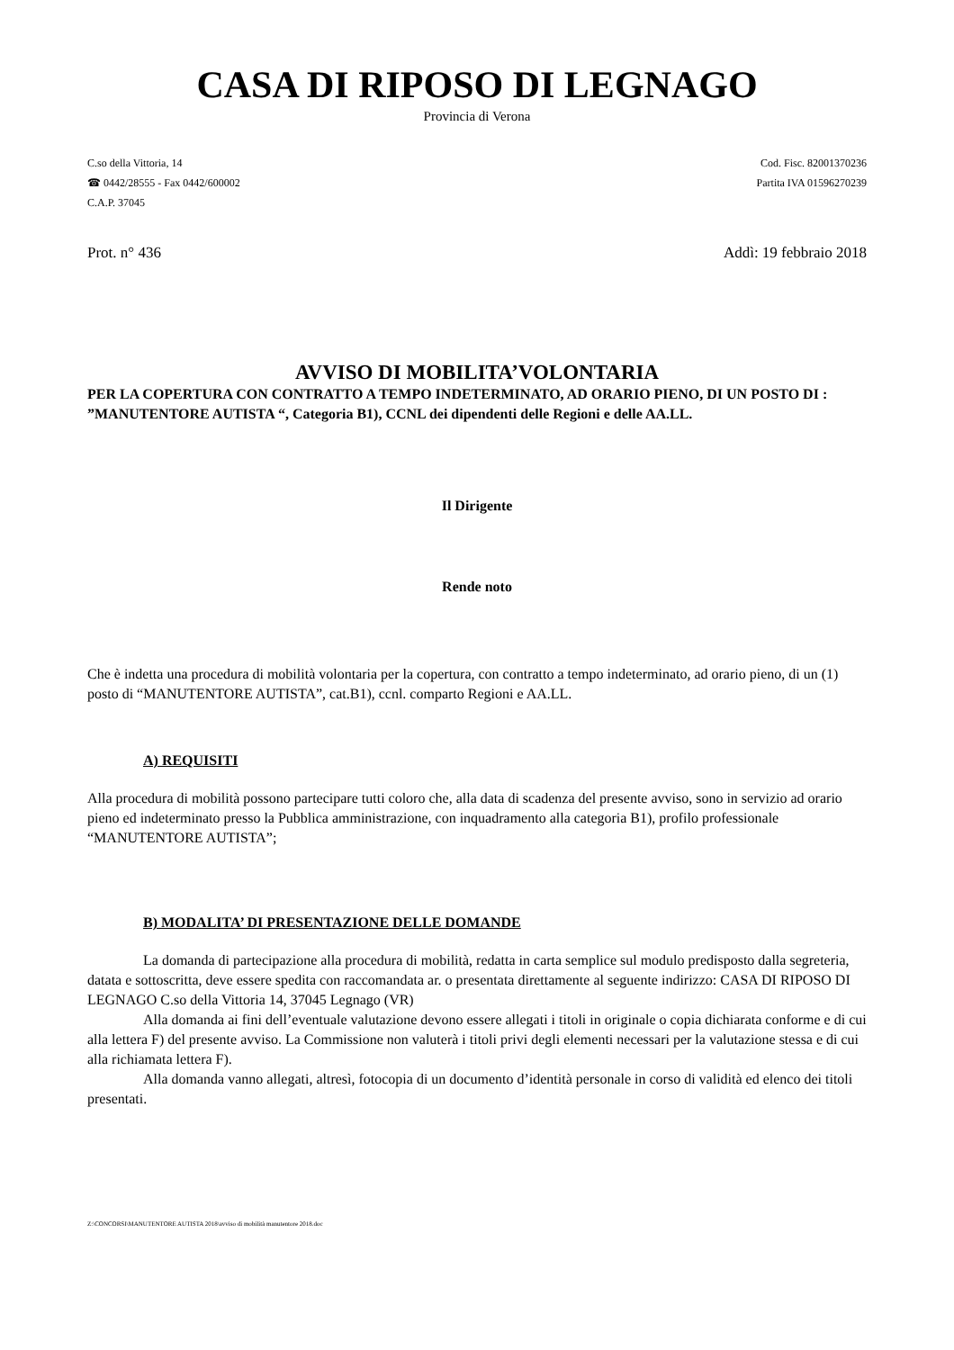CASA DI RIPOSO DI LEGNAGO
Provincia di Verona
C.so della Vittoria, 14 Cod. Fisc. 82001370236
☎ 0442/28555 - Fax 0442/600002 Partita IVA 01596270239
C.A.P. 37045
Prot. n° 436 Addì: 19 febbraio 2018
AVVISO DI MOBILITA’VOLONTARIA
PER LA COPERTURA CON CONTRATTO A TEMPO INDETERMINATO, AD ORARIO PIENO, DI UN POSTO DI : ”MANUTENTORE AUTISTA “, Categoria B1), CCNL dei dipendenti delle Regioni e delle AA.LL.
Il Dirigente
Rende noto
Che è indetta una procedura di mobilità volontaria per la copertura, con contratto a tempo indeterminato, ad orario pieno, di un (1) posto di “MANUTENTORE AUTISTA”, cat.B1), ccnl. comparto Regioni e AA.LL.
A) REQUISITI
Alla procedura di mobilità possono partecipare tutti coloro che, alla data di scadenza del presente avviso, sono in servizio ad orario pieno ed indeterminato presso la Pubblica amministrazione, con inquadramento alla categoria B1), profilo professionale “MANUTENTORE AUTISTA”;
B) MODALITA’ DI PRESENTAZIONE DELLE DOMANDE
La domanda di partecipazione alla procedura di mobilità, redatta in carta semplice sul modulo predisposto dalla segreteria, datata e sottoscritta, deve essere spedita con raccomandata ar. o presentata direttamente al seguente indirizzo: CASA DI RIPOSO DI LEGNAGO C.so della Vittoria 14, 37045 Legnago (VR)
Alla domanda ai fini dell’eventuale valutazione devono essere allegati i titoli in originale o copia dichiarata conforme e di cui alla lettera F) del presente avviso. La Commissione non valuterà i titoli privi degli elementi necessari per la valutazione stessa e di cui alla richiamata lettera F).
Alla domanda vanno allegati, altresì, fotocopia di un documento d’identità personale in corso di validità ed elenco dei titoli presentati.
Z:\CONCORSI\MANUTENTORE AUTISTA 2018\avviso di mobilità manutentore 2018.doc